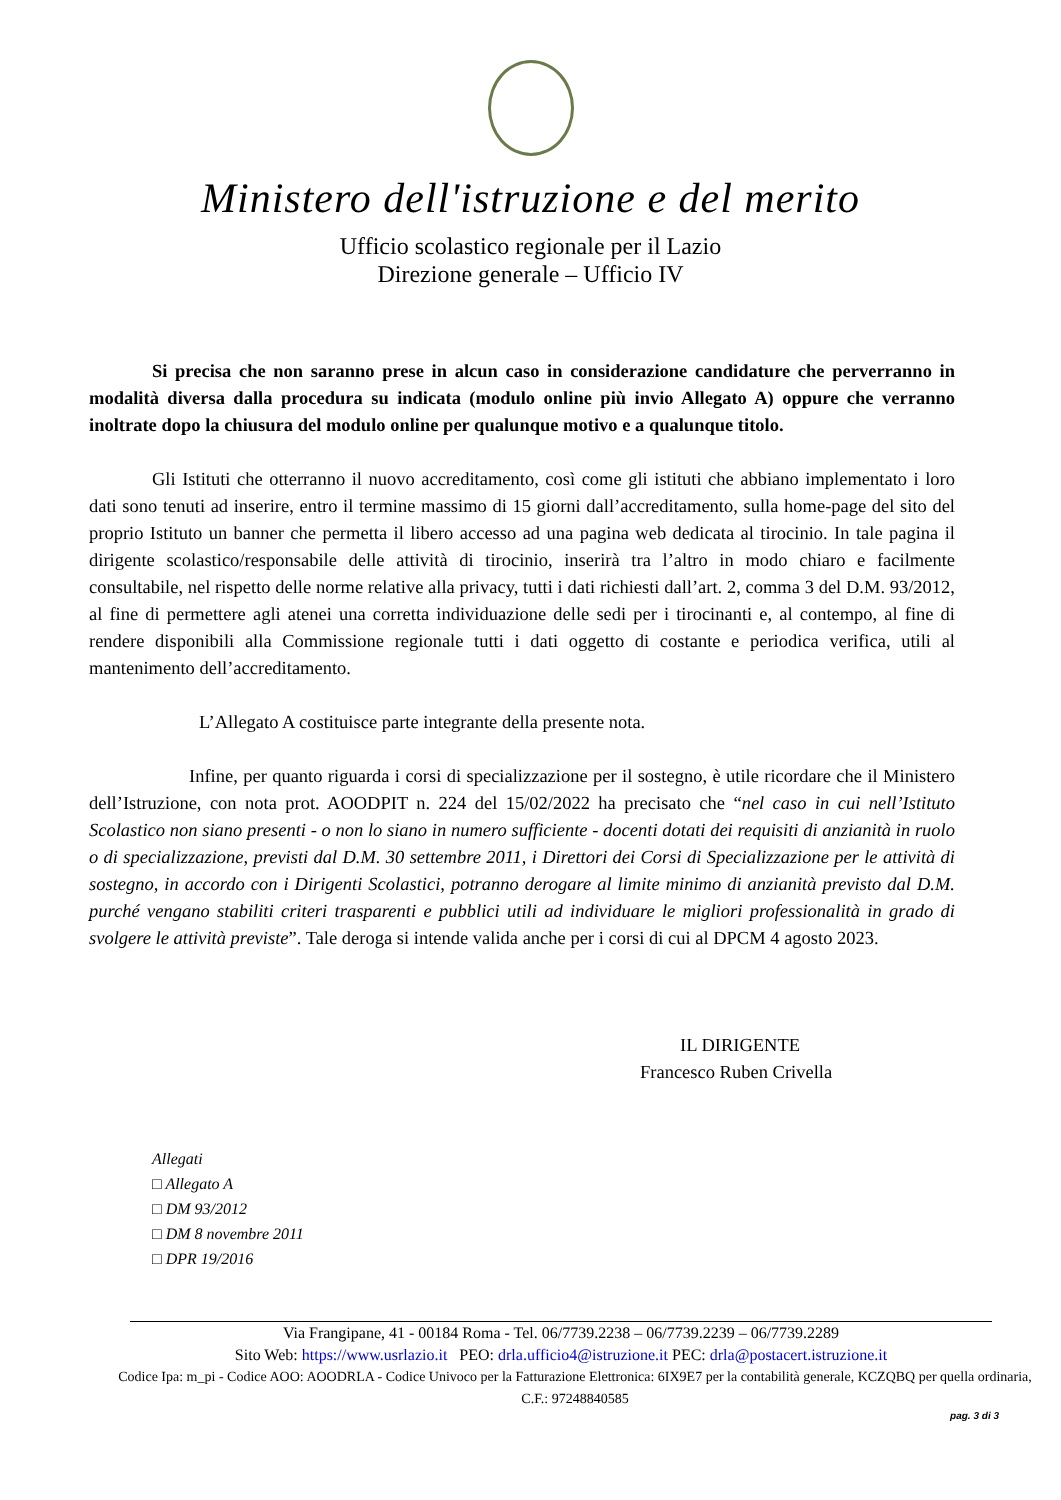Ministero dell'istruzione e del merito
Ufficio scolastico regionale per il Lazio
Direzione generale – Ufficio IV
Si precisa che non saranno prese in alcun caso in considerazione candidature che perverranno in modalità diversa dalla procedura su indicata (modulo online più invio Allegato A) oppure che verranno inoltrate dopo la chiusura del modulo online per qualunque motivo e a qualunque titolo.
Gli Istituti che otterranno il nuovo accreditamento, così come gli istituti che abbiano implementato i loro dati sono tenuti ad inserire, entro il termine massimo di 15 giorni dall’accreditamento, sulla home-page del sito del proprio Istituto un banner che permetta il libero accesso ad una pagina web dedicata al tirocinio. In tale pagina il dirigente scolastico/responsabile delle attività di tirocinio, inserirà tra l’altro in modo chiaro e facilmente consultabile, nel rispetto delle norme relative alla privacy, tutti i dati richiesti dall’art. 2, comma 3 del D.M. 93/2012, al fine di permettere agli atenei una corretta individuazione delle sedi per i tirocinanti e, al contempo, al fine di rendere disponibili alla Commissione regionale tutti i dati oggetto di costante e periodica verifica, utili al mantenimento dell’accreditamento.
L’Allegato A costituisce parte integrante della presente nota.
Infine, per quanto riguarda i corsi di specializzazione per il sostegno, è utile ricordare che il Ministero dell’Istruzione, con nota prot. AOODPIT n. 224 del 15/02/2022 ha precisato che “nel caso in cui nell’Istituto Scolastico non siano presenti - o non lo siano in numero sufficiente - docenti dotati dei requisiti di anzianità in ruolo o di specializzazione, previsti dal D.M. 30 settembre 2011, i Direttori dei Corsi di Specializzazione per le attività di sostegno, in accordo con i Dirigenti Scolastici, potranno derogare al limite minimo di anzianità previsto dal D.M. purché vengano stabiliti criteri trasparenti e pubblici utili ad individuare le migliori professionalità in grado di svolgere le attività previste”. Tale deroga si intende valida anche per i corsi di cui al DPCM 4 agosto 2023.
IL DIRIGENTE
Francesco Ruben Crivella
Allegati
□ Allegato A
□ DM 93/2012
□ DM 8 novembre 2011
□ DPR 19/2016
Via Frangipane, 41 - 00184 Roma - Tel. 06/7739.2238 – 06/7739.2239 – 06/7739.2289
Sito Web: https://www.usrlazio.it PEO: drla.ufficio4@istruzione.it PEC: drla@postacert.istruzione.it
Codice Ipa: m_pi - Codice AOO: AOODRLA - Codice Univoco per la Fatturazione Elettronica: 6IX9E7 per la contabilità generale, KCZQBQ per quella ordinaria, C.F.: 97248840585
pag. 3 di 3